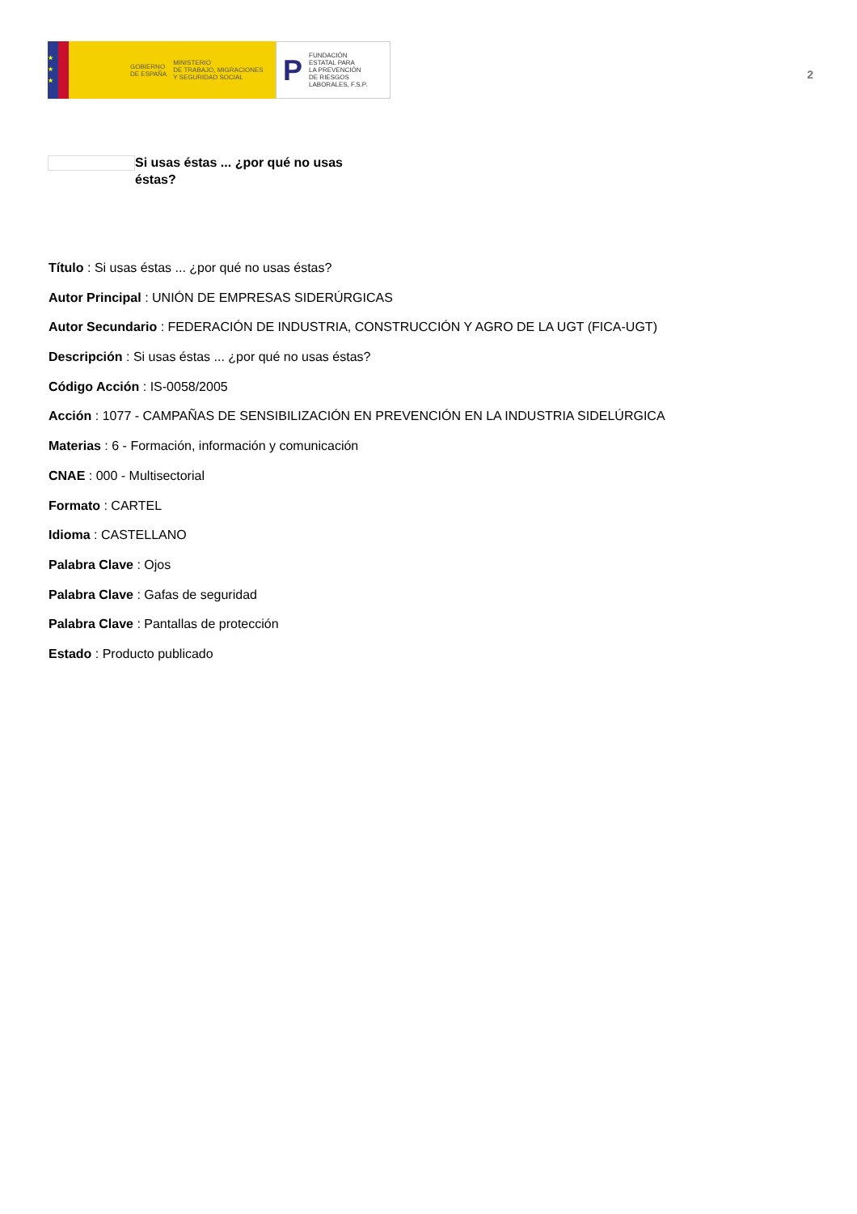★
★
★
GOBIERNO
DE ESPAÑA
MINISTERIO
DE TRABAJO, MIGRACIONES
Y SEGURIDAD SOCIAL
P FUNDACIÓN
ESTATAL PARA
LA PREVENCIÓN
DE RIESGOS
LABORALES, F.S.P.
2
Si usas éstas ... ¿por qué no usas éstas?
Título : Si usas éstas ... ¿por qué no usas éstas?
Autor Principal : UNIÓN DE EMPRESAS SIDERÚRGICAS
Autor Secundario : FEDERACIÓN DE INDUSTRIA, CONSTRUCCIÓN Y AGRO DE LA UGT (FICA-UGT)
Descripción : Si usas éstas ... ¿por qué no usas éstas?
Código Acción : IS-0058/2005
Acción : 1077 - CAMPAÑAS DE SENSIBILIZACIÓN EN PREVENCIÓN EN LA INDUSTRIA SIDELÚRGICA
Materias : 6 - Formación, información y comunicación
CNAE : 000 - Multisectorial
Formato : CARTEL
Idioma : CASTELLANO
Palabra Clave : Ojos
Palabra Clave : Gafas de seguridad
Palabra Clave : Pantallas de protección
Estado : Producto publicado